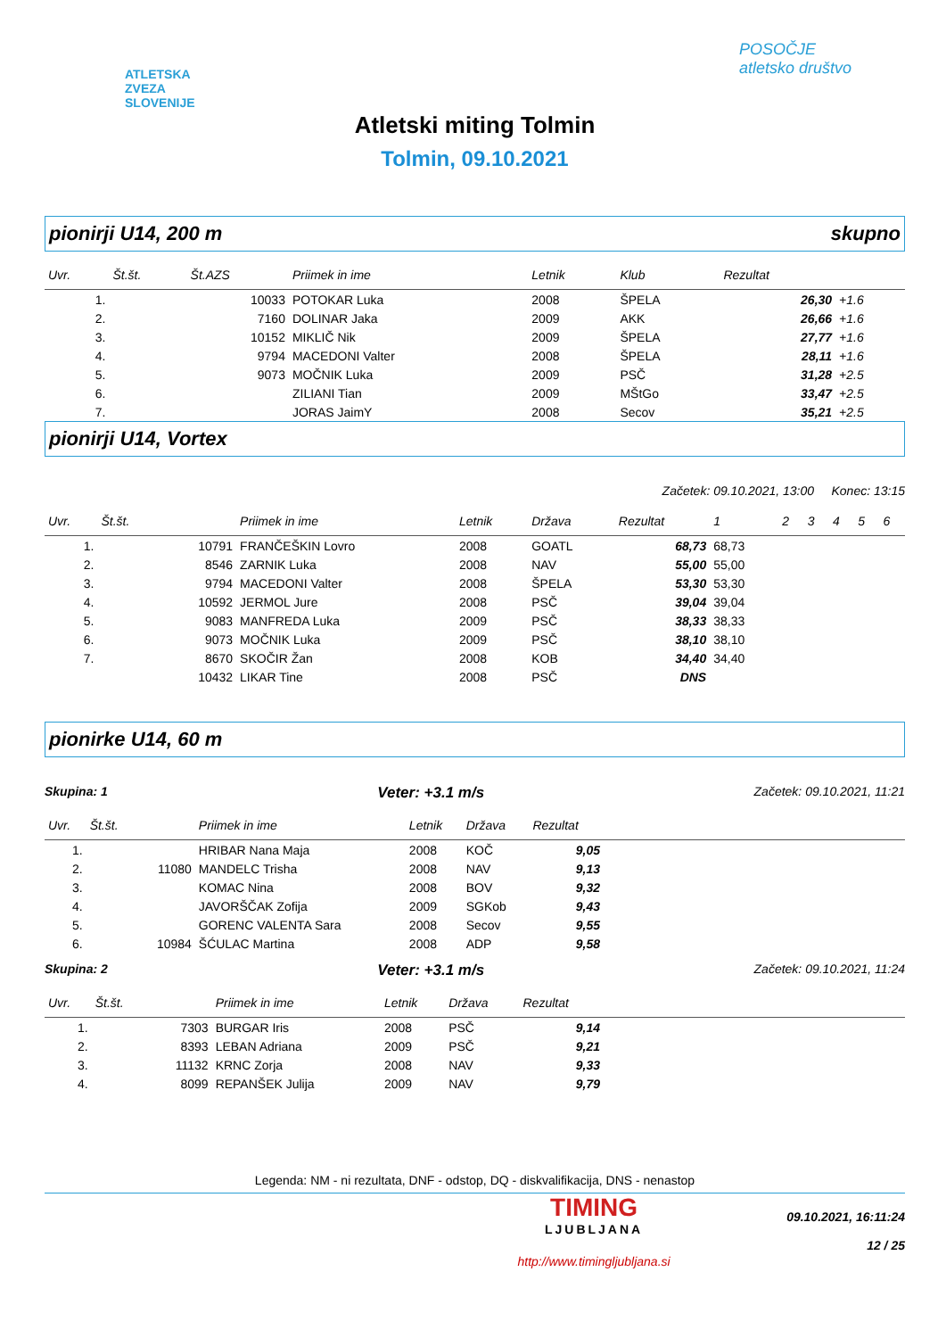ATLETSKA
ZVEZA
SLOVENIJE
POSOČJE
atletsko društvo
Atletski miting Tolmin
Tolmin, 09.10.2021
pionirji U14, 200 m skupno
| Uvr. | Št.št. | Št.AZS | Priimek in ime | Letnik | Klub | Rezultat | |
| --- | --- | --- | --- | --- | --- | --- | --- |
| 1. | | 10033 | POTOKAR Luka | 2008 | ŠPELA | 26,30 | +1.6 |
| 2. | | 7160 | DOLINAR Jaka | 2009 | AKK | 26,66 | +1.6 |
| 3. | | 10152 | MIKLIČ Nik | 2009 | ŠPELA | 27,77 | +1.6 |
| 4. | | 9794 | MACEDONI Valter | 2008 | ŠPELA | 28,11 | +1.6 |
| 5. | | 9073 | MOČNIK Luka | 2009 | PSČ | 31,28 | +2.5 |
| 6. | | | ZILIANI Tian | 2009 | MŠtGo | 33,47 | +2.5 |
| 7. | | | JORAS JaimY | 2008 | Secov | 35,21 | +2.5 |
pionirji U14, Vortex
Začetek: 09.10.2021, 13:00 Konec: 13:15
| Uvr. | Št.št. | | Priimek in ime | Letnik | Država | Rezultat | 1 | 2 | 3 | 4 | 5 | 6 |
| --- | --- | --- | --- | --- | --- | --- | --- | --- | --- | --- | --- | --- |
| 1. | | 10791 | FRANČEŠKIN Lovro | 2008 | GOATL | 68,73 | 68,73 | | | | | |
| 2. | | 8546 | ZARNIK Luka | 2008 | NAV | 55,00 | 55,00 | | | | | |
| 3. | | 9794 | MACEDONI Valter | 2008 | ŠPELA | 53,30 | 53,30 | | | | | |
| 4. | | 10592 | JERMOL Jure | 2008 | PSČ | 39,04 | 39,04 | | | | | |
| 5. | | 9083 | MANFREDA Luka | 2009 | PSČ | 38,33 | 38,33 | | | | | |
| 6. | | 9073 | MOČNIK Luka | 2009 | PSČ | 38,10 | 38,10 | | | | | |
| 7. | | 8670 | SKOČIR Žan | 2008 | KOB | 34,40 | 34,40 | | | | | |
| | | 10432 | LIKAR Tine | 2008 | PSČ | DNS | | | | | | |
pionirke U14, 60 m
Skupina: 1 Veter: +3.1 m/s Začetek: 09.10.2021, 11:21
| Uvr. | Št.št. | | Priimek in ime | Letnik | Država | Rezultat | |
| --- | --- | --- | --- | --- | --- | --- | --- |
| 1. | | | HRIBAR Nana Maja | 2008 | KOČ | 9,05 | |
| 2. | | 11080 | MANDELC Trisha | 2008 | NAV | 9,13 | |
| 3. | | | KOMAC Nina | 2008 | BOV | 9,32 | |
| 4. | | | JAVORŠČAK Zofija | 2009 | SGKob | 9,43 | |
| 5. | | | GORENC VALENTA Sara | 2008 | Secov | 9,55 | |
| 6. | | 10984 | ŠĆULAC Martina | 2008 | ADP | 9,58 | |
Skupina: 2 Veter: +3.1 m/s Začetek: 09.10.2021, 11:24
| Uvr. | Št.št. | | Priimek in ime | Letnik | Država | Rezultat | |
| --- | --- | --- | --- | --- | --- | --- | --- |
| 1. | | 7303 | BURGAR Iris | 2008 | PSČ | 9,14 | |
| 2. | | 8393 | LEBAN Adriana | 2009 | PSČ | 9,21 | |
| 3. | | 11132 | KRNC Zorja | 2008 | NAV | 9,33 | |
| 4. | | 8099 | REPANŠEK Julija | 2009 | NAV | 9,79 | |
Legenda: NM - ni rezultata, DNF - odstop, DQ - diskvalifikacija, DNS - nenastop
TIMING
LJUBLJANA
http://www.timingljubljana.si
09.10.2021, 16:11:24
12 / 25